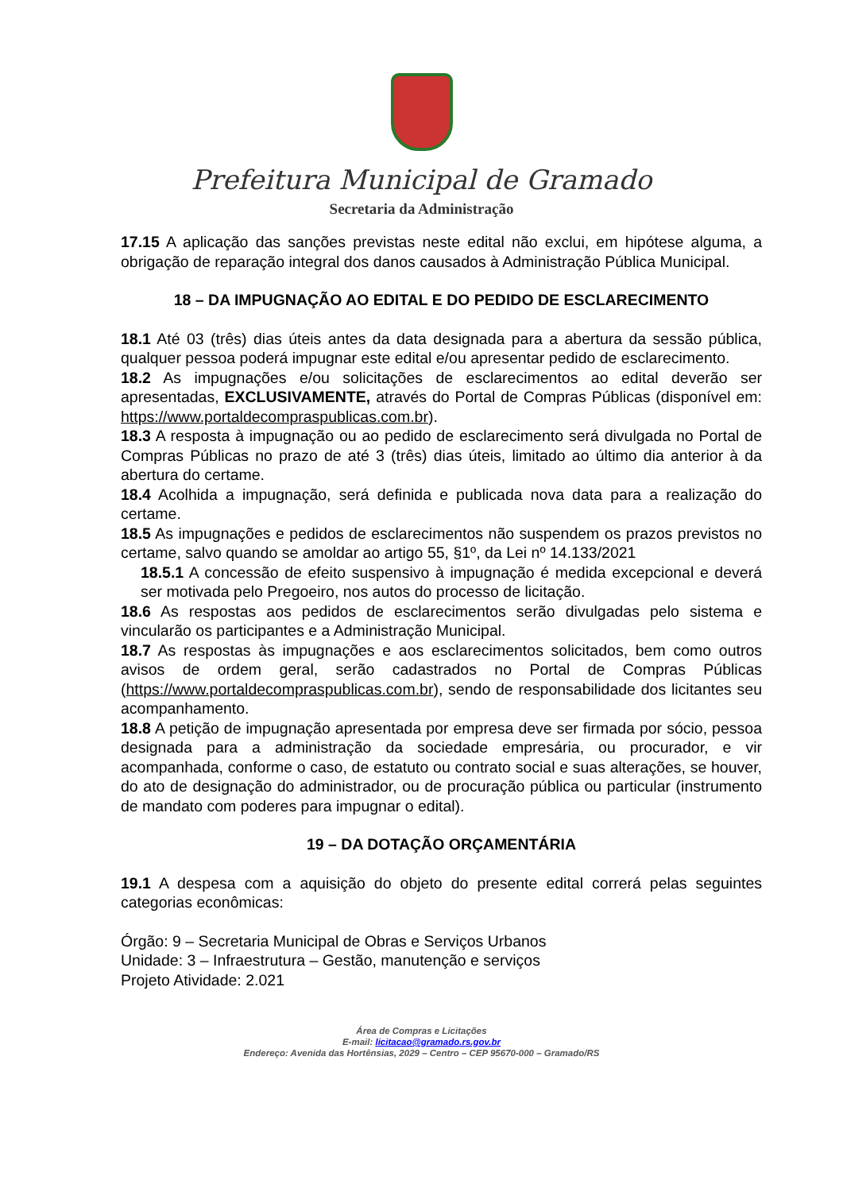Prefeitura Municipal de Gramado
Secretaria da Administração
17.15 A aplicação das sanções previstas neste edital não exclui, em hipótese alguma, a obrigação de reparação integral dos danos causados à Administração Pública Municipal.
18 – DA IMPUGNAÇÃO AO EDITAL E DO PEDIDO DE ESCLARECIMENTO
18.1 Até 03 (três) dias úteis antes da data designada para a abertura da sessão pública, qualquer pessoa poderá impugnar este edital e/ou apresentar pedido de esclarecimento.
18.2 As impugnações e/ou solicitações de esclarecimentos ao edital deverão ser apresentadas, EXCLUSIVAMENTE, através do Portal de Compras Públicas (disponível em: https://www.portaldecompraspublicas.com.br).
18.3 A resposta à impugnação ou ao pedido de esclarecimento será divulgada no Portal de Compras Públicas no prazo de até 3 (três) dias úteis, limitado ao último dia anterior à da abertura do certame.
18.4 Acolhida a impugnação, será definida e publicada nova data para a realização do certame.
18.5 As impugnações e pedidos de esclarecimentos não suspendem os prazos previstos no certame, salvo quando se amoldar ao artigo 55, §1º, da Lei nº 14.133/2021
18.5.1 A concessão de efeito suspensivo à impugnação é medida excepcional e deverá ser motivada pelo Pregoeiro, nos autos do processo de licitação.
18.6 As respostas aos pedidos de esclarecimentos serão divulgadas pelo sistema e vincularão os participantes e a Administração Municipal.
18.7 As respostas às impugnações e aos esclarecimentos solicitados, bem como outros avisos de ordem geral, serão cadastrados no Portal de Compras Públicas (https://www.portaldecompraspublicas.com.br), sendo de responsabilidade dos licitantes seu acompanhamento.
18.8 A petição de impugnação apresentada por empresa deve ser firmada por sócio, pessoa designada para a administração da sociedade empresária, ou procurador, e vir acompanhada, conforme o caso, de estatuto ou contrato social e suas alterações, se houver, do ato de designação do administrador, ou de procuração pública ou particular (instrumento de mandato com poderes para impugnar o edital).
19 – DA DOTAÇÃO ORÇAMENTÁRIA
19.1 A despesa com a aquisição do objeto do presente edital correrá pelas seguintes categorias econômicas:
Órgão: 9 – Secretaria Municipal de Obras e Serviços Urbanos
Unidade: 3 – Infraestrutura – Gestão, manutenção e serviços
Projeto Atividade: 2.021
Área de Compras e Licitações
E-mail: licitacao@gramado.rs.gov.br
Endereço: Avenida das Hortênsias, 2029 – Centro – CEP 95670-000 – Gramado/RS